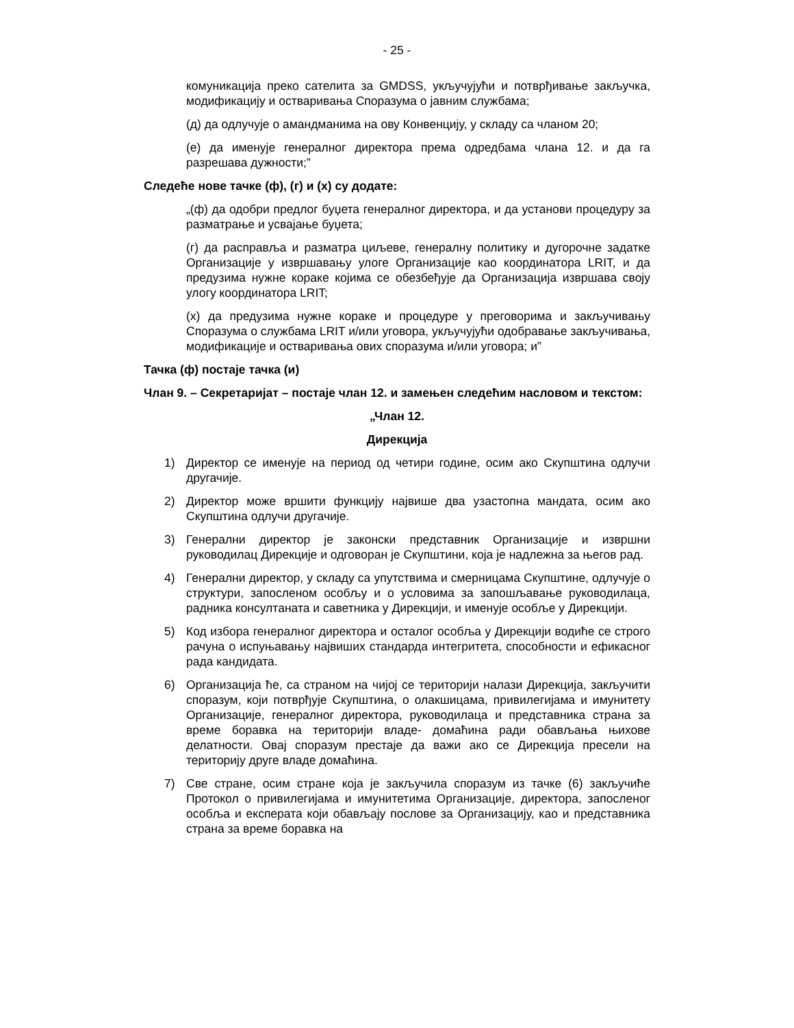- 25 -
комуникација преко сателита за GMDSS, укључујући и потврђивање закључка, модификацију и остваривања Споразума о јавним службама;
(д) да одлучује о амандманима на ову Конвенцију, у складу са чланом 20;
(е) да именује генералног директора према одредбама члана 12. и да га разрешава дужности;”
Следеће нове тачке (ф), (г) и (х) су додате:
„(ф) да одобри предлог буџета генералног директора, и да установи процедуру за разматрање и усвајање буџета;
(г) да расправља и разматра циљеве, генералну политику и дугорочне задатке Организације у извршавању улоге Организације као координатора LRIT, и да предузима нужне кораке којима се обезбеђује да Организација извршава своју улогу координатора LRIT;
(х) да предузима нужне кораке и процедуре у преговорима и закључивању Споразума о службама LRIT и/или уговора, укључујући одобравање закључивања, модификације и остваривања ових споразума и/или уговора; и”
Тачка (ф) постаје тачка (и)
Члан 9. – Секретаријат – постаје члан 12. и замењен следећим насловом и текстом:
„Члан 12.
Дирекција
1) Директор се именује на период од четири године, осим ако Скупштина одлучи другачије.
2) Директор може вршити функцију највише два узастопна мандата, осим ако Скупштина одлучи другачије.
3) Генерални директор је законски представник Организације и извршни руководилац Дирекције и одговоран је Скупштини, која је надлежна за његов рад.
4) Генерални директор, у складу са упутствима и смерницама Скупштине, одлучује о структури, запосленом особљу и о условима за запошљавање руководилаца, радника консултаната и саветника у Дирекцији, и именује особље у Дирекцији.
5) Код избора генералног директора и осталог особља у Дирекцији водиће се строго рачуна о испуњавању највиших стандарда интегритета, способности и ефикасног рада кандидата.
6) Организација ће, са страном на чијој се територији налази Дирекција, закључити споразум, који потврђује Скупштина, о олакшицама, привилегијама и имунитету Организације, генералног директора, руководилаца и представника страна за време боравка на територији владе- домаћина ради обављања њихове делатности. Овај споразум престаје да важи ако се Дирекција пресели на територију друге владе домаћина.
7) Све стране, осим стране која је закључила споразум из тачке (6) закључиће Протокол о привилегијама и имунитетима Организације, директора, запосленог особља и експерата који обављају послове за Организацију, као и представника страна за време боравка на